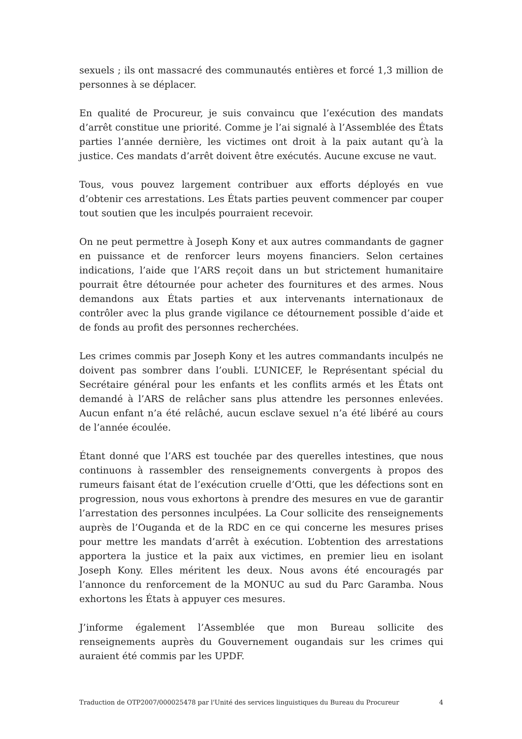sexuels ; ils ont massacré des communautés entières et forcé 1,3 million de personnes à se déplacer.
En qualité de Procureur, je suis convaincu que l’exécution des mandats d’arrêt constitue une priorité. Comme je l’ai signalé à l’Assemblée des États parties l’année dernière, les victimes ont droit à la paix autant qu’à la justice. Ces mandats d’arrêt doivent être exécutés. Aucune excuse ne vaut.
Tous, vous pouvez largement contribuer aux efforts déployés en vue d’obtenir ces arrestations. Les États parties peuvent commencer par couper tout soutien que les inculpés pourraient recevoir.
On ne peut permettre à Joseph Kony et aux autres commandants de gagner en puissance et de renforcer leurs moyens financiers. Selon certaines indications, l’aide que l’ARS reçoit dans un but strictement humanitaire pourrait être détournée pour acheter des fournitures et des armes. Nous demandons aux États parties et aux intervenants internationaux de contrôler avec la plus grande vigilance ce détournement possible d’aide et de fonds au profit des personnes recherchées.
Les crimes commis par Joseph Kony et les autres commandants inculpés ne doivent pas sombrer dans l’oubli. L’UNICEF, le Représentant spécial du Secrétaire général pour les enfants et les conflits armés et les États ont demandé à l’ARS de relâcher sans plus attendre les personnes enlevées. Aucun enfant n’a été relâché, aucun esclave sexuel n’a été libéré au cours de l’année écoulée.
Étant donné que l’ARS est touchée par des querelles intestines, que nous continuons à rassembler des renseignements convergents à propos des rumeurs faisant état de l’exécution cruelle d’Otti, que les défections sont en progression, nous vous exhortons à prendre des mesures en vue de garantir l’arrestation des personnes inculpées. La Cour sollicite des renseignements auprès de l’Ouganda et de la RDC en ce qui concerne les mesures prises pour mettre les mandats d’arrêt à exécution. L’obtention des arrestations apportera la justice et la paix aux victimes, en premier lieu en isolant Joseph Kony. Elles méritent les deux. Nous avons été encouragés par l’annonce du renforcement de la MONUC au sud du Parc Garamba. Nous exhortons les États à appuyer ces mesures.
J’informe également l’Assemblée que mon Bureau sollicite des renseignements auprès du Gouvernement ougandais sur les crimes qui auraient été commis par les UPDF.
Traduction de OTP2007/000025478 par l'Unité des services linguistiques du Bureau du Procureur 4